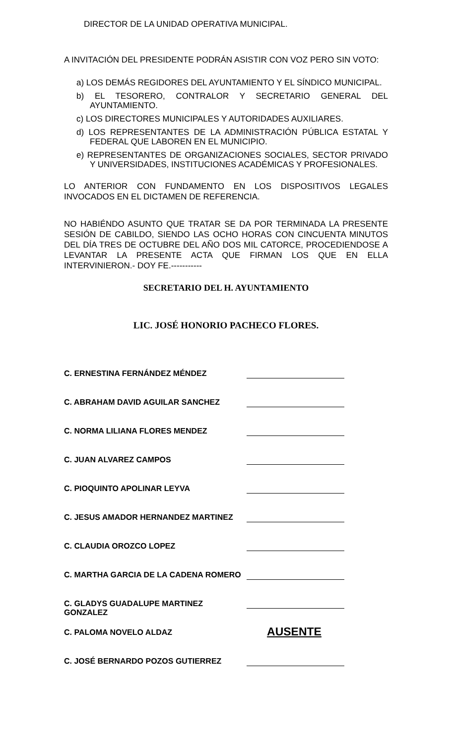DIRECTOR DE LA UNIDAD OPERATIVA MUNICIPAL.
A INVITACIÓN DEL PRESIDENTE PODRÁN ASISTIR CON VOZ PERO SIN VOTO:
a) LOS DEMÁS REGIDORES DEL AYUNTAMIENTO Y EL SÍNDICO MUNICIPAL.
b) EL TESORERO, CONTRALOR Y SECRETARIO GENERAL DEL AYUNTAMIENTO.
c) LOS DIRECTORES MUNICIPALES Y AUTORIDADES AUXILIARES.
d) LOS REPRESENTANTES DE LA ADMINISTRACIÓN PÚBLICA ESTATAL Y FEDERAL QUE LABOREN EN EL MUNICIPIO.
e) REPRESENTANTES DE ORGANIZACIONES SOCIALES, SECTOR PRIVADO Y UNIVERSIDADES, INSTITUCIONES ACADÉMICAS Y PROFESIONALES.
LO ANTERIOR CON FUNDAMENTO EN LOS DISPOSITIVOS LEGALES INVOCADOS EN EL DICTAMEN DE REFERENCIA.
NO HABIÉNDO ASUNTO QUE TRATAR SE DA POR TERMINADA LA PRESENTE SESIÓN DE CABILDO, SIENDO LAS OCHO HORAS CON CINCUENTA MINUTOS DEL DÍA TRES DE OCTUBRE DEL AÑO DOS MIL CATORCE, PROCEDIENDOSE A LEVANTAR LA PRESENTE ACTA QUE FIRMAN LOS QUE EN ELLA INTERVINIERON.- DOY FE.-----------
SECRETARIO DEL H. AYUNTAMIENTO
LIC. JOSÉ HONORIO PACHECO FLORES.
C. ERNESTINA FERNÁNDEZ MÉNDEZ
C. ABRAHAM DAVID AGUILAR SANCHEZ
C. NORMA LILIANA FLORES MENDEZ
C. JUAN ALVAREZ CAMPOS
C. PIOQUINTO APOLINAR LEYVA
C. JESUS AMADOR HERNANDEZ MARTINEZ
C. CLAUDIA OROZCO LOPEZ
C. MARTHA GARCIA DE LA CADENA ROMERO
C. GLADYS GUADALUPE MARTINEZ GONZALEZ
C. PALOMA NOVELO ALDAZ AUSENTE
C. JOSÉ BERNARDO POZOS GUTIERREZ